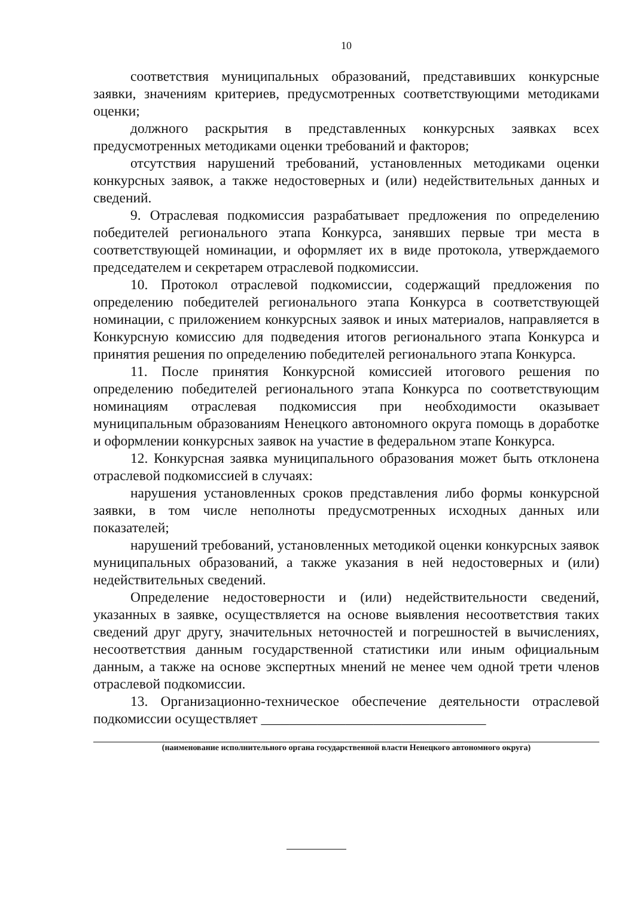10
соответствия муниципальных образований, представивших конкурсные заявки, значениям критериев, предусмотренных соответствующими методиками оценки;
должного раскрытия в представленных конкурсных заявках всех предусмотренных методиками оценки требований и факторов;
отсутствия нарушений требований, установленных методиками оценки конкурсных заявок, а также недостоверных и (или) недействительных данных и сведений.
9. Отраслевая подкомиссия разрабатывает предложения по определению победителей регионального этапа Конкурса, занявших первые три места в соответствующей номинации, и оформляет их в виде протокола, утверждаемого председателем и секретарем отраслевой подкомиссии.
10. Протокол отраслевой подкомиссии, содержащий предложения по определению победителей регионального этапа Конкурса в соответствующей номинации, с приложением конкурсных заявок и иных материалов, направляется в Конкурсную комиссию для подведения итогов регионального этапа Конкурса и принятия решения по определению победителей регионального этапа Конкурса.
11. После принятия Конкурсной комиссией итогового решения по определению победителей регионального этапа Конкурса по соответствующим номинациям отраслевая подкомиссия при необходимости оказывает муниципальным образованиям Ненецкого автономного округа помощь в доработке и оформлении конкурсных заявок на участие в федеральном этапе Конкурса.
12. Конкурсная заявка муниципального образования может быть отклонена отраслевой подкомиссией в случаях:
нарушения установленных сроков представления либо формы конкурсной заявки, в том числе неполноты предусмотренных исходных данных или показателей;
нарушений требований, установленных методикой оценки конкурсных заявок муниципальных образований, а также указания в ней недостоверных и (или) недействительных сведений.
Определение недостоверности и (или) недействительности сведений, указанных в заявке, осуществляется на основе выявления несоответствия таких сведений друг другу, значительных неточностей и погрешностей в вычислениях, несоответствия данным государственной статистики или иным официальным данным, а также на основе экспертных мнений не менее чем одной трети членов отраслевой подкомиссии.
13. Организационно-техническое обеспечение деятельности отраслевой подкомиссии осуществляет ________________________________
(наименование исполнительного органа государственной власти Ненецкого автономного округа)